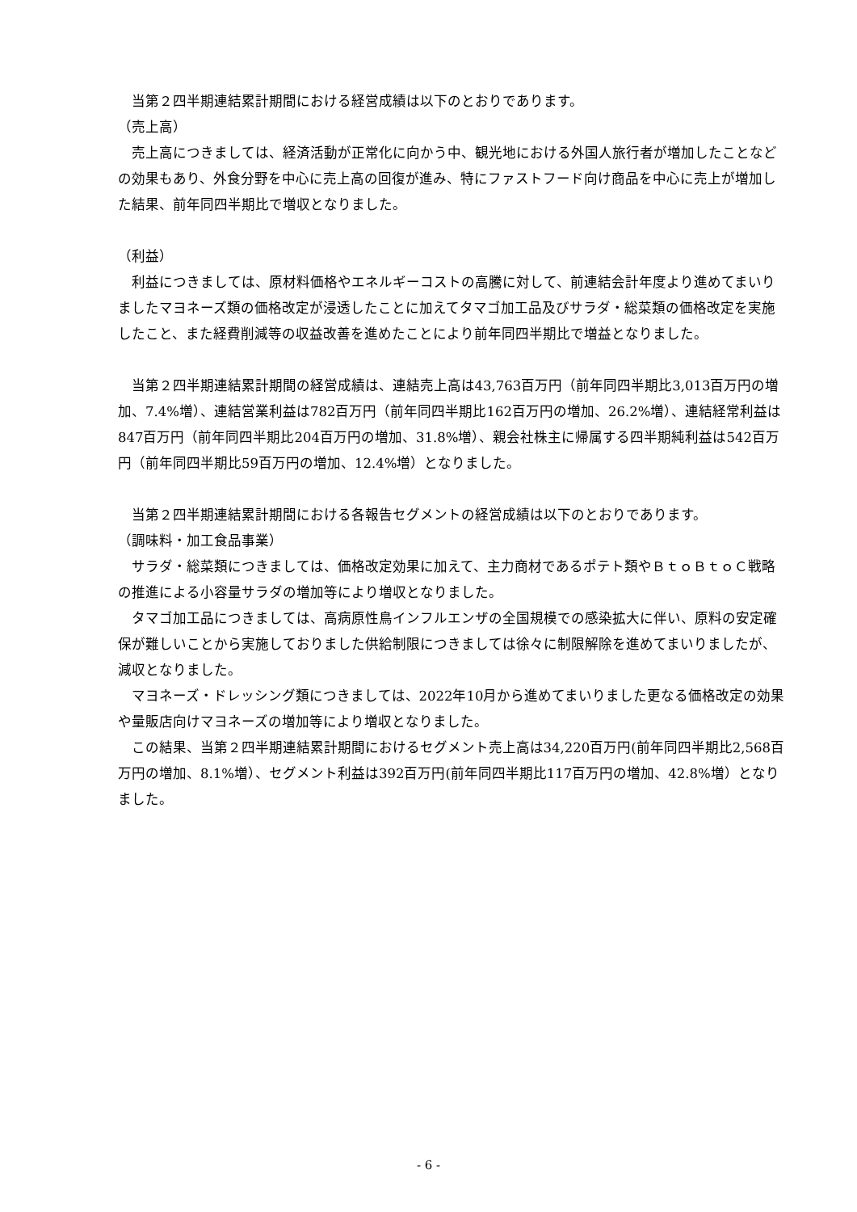当第２四半期連結累計期間における経営成績は以下のとおりであります。
（売上高）
売上高につきましては、経済活動が正常化に向かう中、観光地における外国人旅行者が増加したことなどの効果もあり、外食分野を中心に売上高の回復が進み、特にファストフード向け商品を中心に売上が増加した結果、前年同四半期比で増収となりました。
（利益）
利益につきましては、原材料価格やエネルギーコストの高騰に対して、前連結会計年度より進めてまいりましたマヨネーズ類の価格改定が浸透したことに加えてタマゴ加工品及びサラダ・総菜類の価格改定を実施したこと、また経費削減等の収益改善を進めたことにより前年同四半期比で増益となりました。
当第２四半期連結累計期間の経営成績は、連結売上高は43,763百万円（前年同四半期比3,013百万円の増加、7.4%増）、連結営業利益は782百万円（前年同四半期比162百万円の増加、26.2%増）、連結経常利益は847百万円（前年同四半期比204百万円の増加、31.8%増）、親会社株主に帰属する四半期純利益は542百万円（前年同四半期比59百万円の増加、12.4%増）となりました。
当第２四半期連結累計期間における各報告セグメントの経営成績は以下のとおりであります。
（調味料・加工食品事業）
サラダ・総菜類につきましては、価格改定効果に加えて、主力商材であるポテト類やＢｔｏＢｔｏＣ戦略の推進による小容量サラダの増加等により増収となりました。
タマゴ加工品につきましては、高病原性鳥インフルエンザの全国規模での感染拡大に伴い、原料の安定確保が難しいことから実施しておりました供給制限につきましては徐々に制限解除を進めてまいりましたが、減収となりました。
マヨネーズ・ドレッシング類につきましては、2022年10月から進めてまいりました更なる価格改定の効果や量販店向けマヨネーズの増加等により増収となりました。
この結果、当第２四半期連結累計期間におけるセグメント売上高は34,220百万円(前年同四半期比2,568百万円の増加、8.1%増）、セグメント利益は392百万円(前年同四半期比117百万円の増加、42.8%増）となりました。
- 6 -